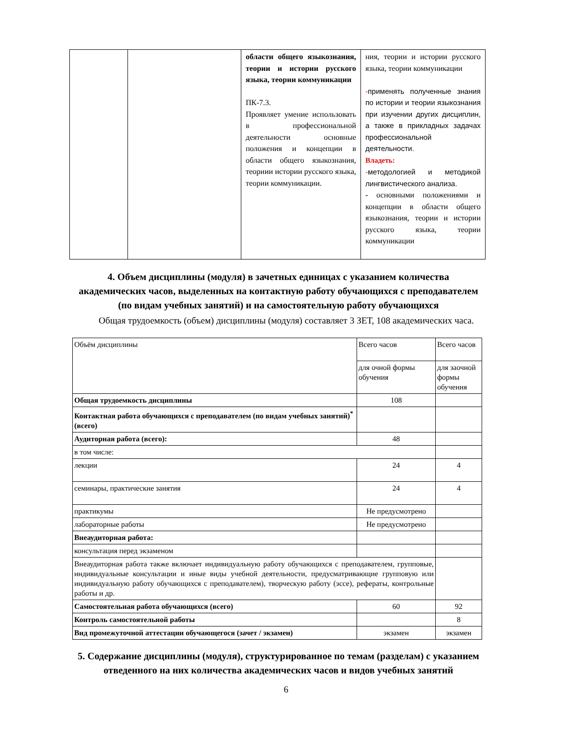| | | области общего языкознания, теории и истории русского языка, теории коммуникации ПК-7.3. Проявляет умение использовать в профессиональной деятельности основные положения и концепции в области общего языкознания, теориии истории русского языка, теории коммуникации. | ния, теории и истории русского языка, теории коммуникации - применять полученные знания по истории и теории языкознания при изучении других дисциплин, а также в прикладных задачах профессиональной деятельности. Владеть: - методологией и методикой лингвистического анализа. - основными положениями и концепции в области общего языкознания, теории и истории русского языка, теории коммуникации |
4. Объем дисциплины (модуля) в зачетных единицах с указанием количества академических часов, выделенных на контактную работу обучающихся с преподавателем (по видам учебных занятий) и на самостоятельную работу обучающихся
Общая трудоемкость (объем) дисциплины (модуля) составляет 3 ЗЕТ, 108 академических часа.
| Объём дисциплины | Всего часов | Всего часов |
| | для очной формы обучения | для заочной формы обучения |
| Общая трудоемкость дисциплины | 108 | |
| Контактная работа обучающихся с преподавателем (по видам учебных занятий)<sup>*</sup> (всего) | | |
| Аудиторная работа (всего): | 48 | |
| в том числе: | | |
| лекции | 24 | 4 |
| семинары, практические занятия | 24 | 4 |
| практикумы | Не предусмотрено | |
| лабораторные работы | Не предусмотрено | |
| Внеаудиторная работа: | | |
| консультация перед экзаменом | | |
| Внеаудиторная работа также включает индивидуальную работу обучающихся с преподавателем, групповые, индивидуальные консультации и иные виды учебной деятельности, предусматривающие групповую или индивидуальную работу обучающихся с преподавателем), творческую работу (эссе), рефераты, контрольные работы и др. | | |
| Самостоятельная работа обучающихся (всего) | 60 | 92 |
| Контроль самостоятельной работы | | 8 |
| Вид промежуточной аттестации обучающегося (зачет / экзамен) | экзамен | экзамен |
5. Содержание дисциплины (модуля), структурированное по темам (разделам) с указанием отведенного на них количества академических часов и видов учебных занятий
6